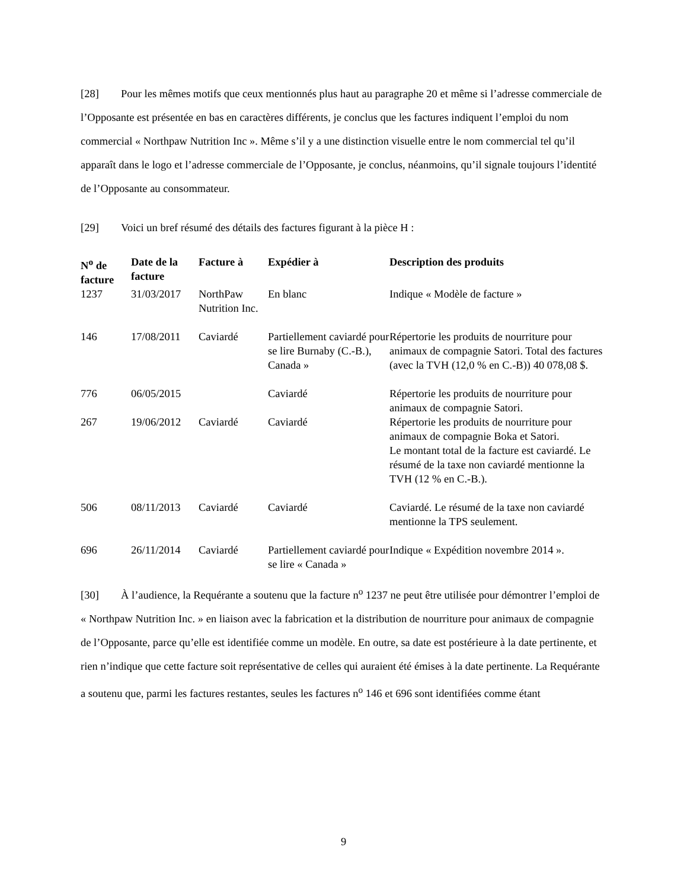[28] Pour les mêmes motifs que ceux mentionnés plus haut au paragraphe 20 et même si l’adresse commerciale de l’Opposante est présentée en bas en caractères différents, je conclus que les factures indiquent l’emploi du nom commercial « Northpaw Nutrition Inc ». Même s’il y a une distinction visuelle entre le nom commercial tel qu’il apparaît dans le logo et l’adresse commerciale de l’Opposante, je conclus, néanmoins, qu’il signale toujours l’identité de l’Opposante au consommateur.
[29] Voici un bref résumé des détails des factures figurant à la pièce H :
| N<sup>o</sup> de facture | Date de la facture | Facture à | Expédier à | Description des produits |
| --- | --- | --- | --- | --- |
| 1237 | 31/03/2017 | NorthPaw Nutrition Inc. | En blanc | Indique « Modèle de facture » |
| 146 | 17/08/2011 | Caviardé | Partiellement caviardé pour se lire Burnaby (C.-B.), Canada » | Répertorie les produits de nourriture pour animaux de compagnie Satori. Total des factures (avec la TVH (12,0 % en C.-B)) 40 078,08 $. |
| 776 | 06/05/2015 | | Caviardé | Répertorie les produits de nourriture pour animaux de compagnie Satori. |
| 267 | 19/06/2012 | Caviardé | Caviardé | Répertorie les produits de nourriture pour animaux de compagnie Boka et Satori. Le montant total de la facture est caviardé. Le résumé de la taxe non caviardé mentionne la TVH (12 % en C.-B.). |
| 506 | 08/11/2013 | Caviardé | Caviardé | Caviardé. Le résumé de la taxe non caviardé mentionne la TPS seulement. |
| 696 | 26/11/2014 | Caviardé | Partiellement caviardé pour se lire « Canada » | Indique « Expédition novembre 2014 ». |
[30] À l’audience, la Requérante a soutenu que la facture n<sup>o</sup> 1237 ne peut être utilisée pour démontrer l’emploi de « Northpaw Nutrition Inc. » en liaison avec la fabrication et la distribution de nourriture pour animaux de compagnie de l’Opposante, parce qu’elle est identifiée comme un modèle. En outre, sa date est postérieure à la date pertinente, et rien n’indique que cette facture soit représentative de celles qui auraient été émises à la date pertinente. La Requérante a soutenu que, parmi les factures restantes, seules les factures n<sup>o</sup> 146 et 696 sont identifiées comme étant
9